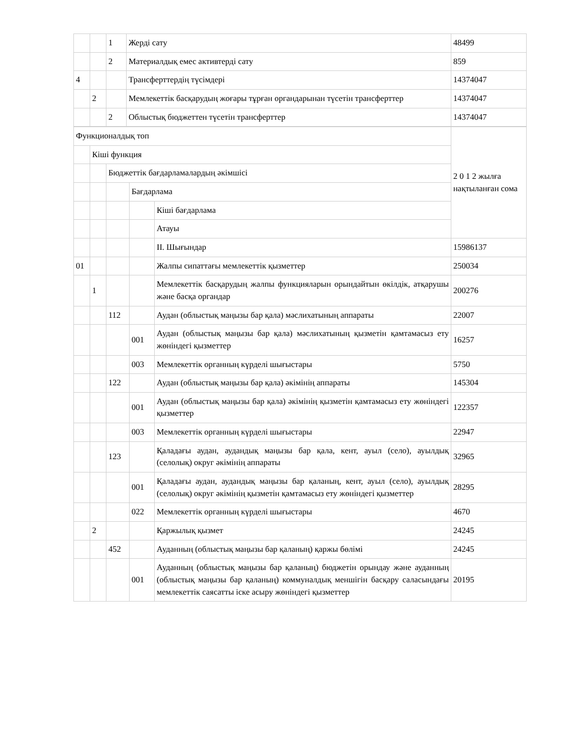| | | 1 | Жерді сату | 48499 |
| | | 2 | Материалдық емес активтерді сату | 859 |
| 4 | | | Трансферттердің түсімдері | 14374047 |
| | 2 | | Мемлекеттік басқарудың жоғары тұрған органдарынан түсетін трансферттер | 14374047 |
| | | 2 | Облыстық бюджеттен түсетін трансферттер | 14374047 |
| Функционалдық топ | | | | | 2 0 1 2 жылға нақтыланған сома |
| | Кіші функция | | | | |
| | | Бюджеттік бағдарламалардың әкімшісі | | | |
| | | | Бағдарлама | | |
| | | | | Кіші бағдарлама | |
| | | | | Атауы | |
| | | | | ІІ. Шығындар | 15986137 |
| 01 | | | | Жалпы сипаттағы мемлекеттік қызметтер | 250034 |
| | 1 | | | Мемлекеттік басқарудың жалпы функцияларын орындайтын өкілдік, атқарушы және басқа органдар | 200276 |
| | | 112 | | Аудан (облыстық маңызы бар қала) мәслихатының аппараты | 22007 |
| | | | 001 | Аудан (облыстық маңызы бар қала) мәслихатының қызметін қамтамасыз ету жөніндегі қызметтер | 16257 |
| | | | 003 | Мемлекеттік органның күрделі шығыстары | 5750 |
| | | 122 | | Аудан (облыстық маңызы бар қала) әкімінің аппараты | 145304 |
| | | | 001 | Аудан (облыстық маңызы бар қала) әкімінің қызметін қамтамасыз ету жөніндегі қызметтер | 122357 |
| | | | 003 | Мемлекеттік органның күрделі шығыстары | 22947 |
| | | 123 | | Қаладағы аудан, аудандық маңызы бар қала, кент, ауыл (село), ауылдық (селолық) округ әкімінің аппараты | 32965 |
| | | | 001 | Қаладағы аудан, аудандық маңызы бар қаланың, кент, ауыл (село), ауылдық (селолық) округ әкімінің қызметін қамтамасыз ету жөніндегі қызметтер | 28295 |
| | | | 022 | Мемлекеттік органның күрделі шығыстары | 4670 |
| | 2 | | | Қаржылық қызмет | 24245 |
| | | 452 | | Ауданның (облыстық маңызы бар қаланың) қаржы бөлімі | 24245 |
| | | | 001 | Ауданның (облыстық маңызы бар қаланың) бюджетін орындау және ауданның (облыстық маңызы бар қаланың) коммуналдық меншігін басқару саласындағы мемлекеттік саясатты іске асыру жөніндегі қызметтер | 20195 |